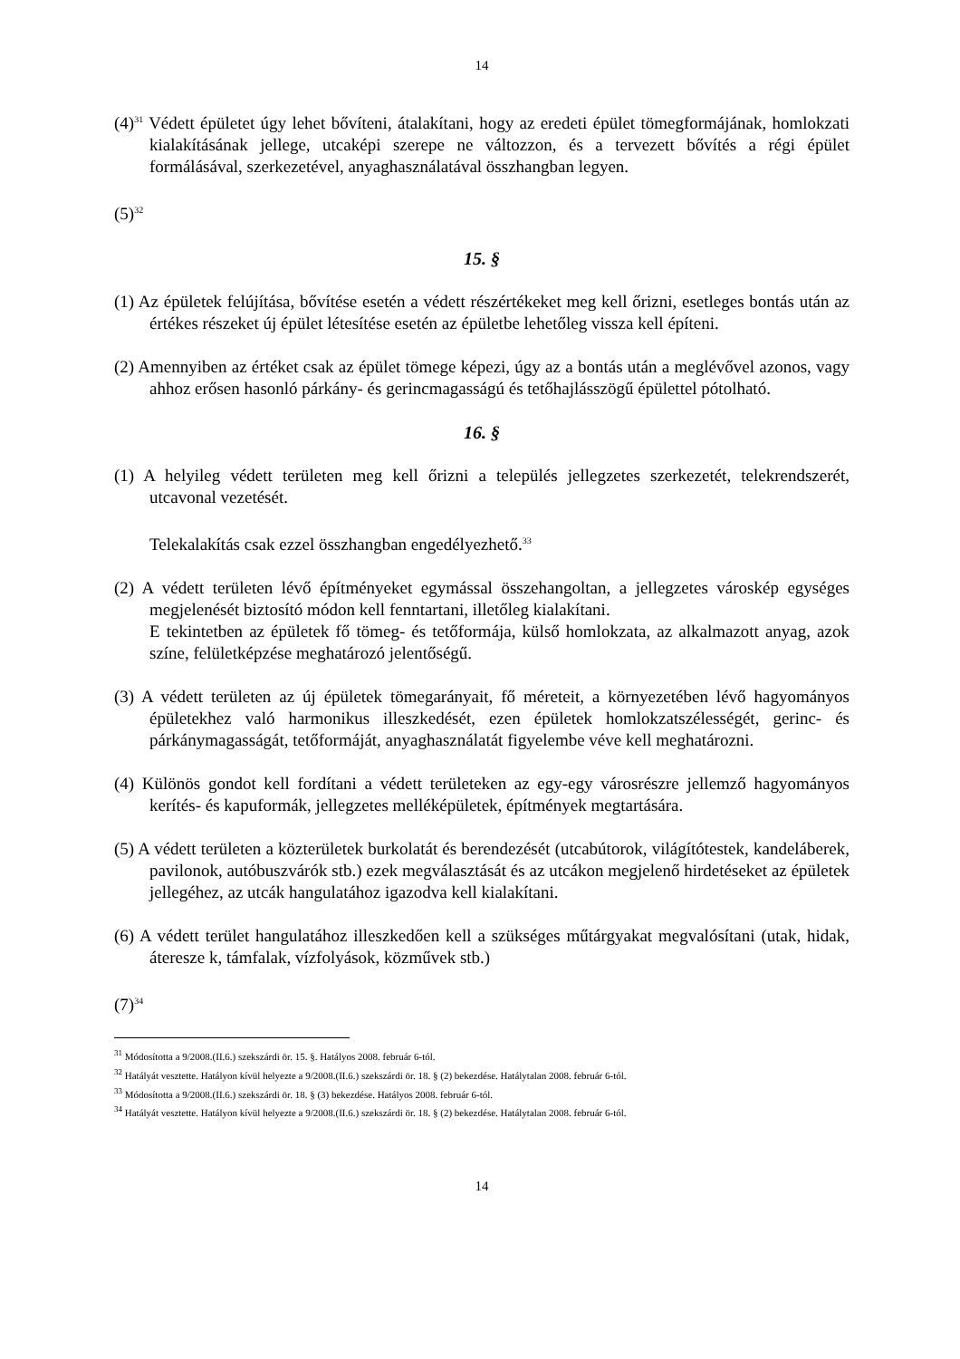14
(4)<sup>31</sup> Védett épületet úgy lehet bővíteni, átalakítani, hogy az eredeti épület tömegformájának, homlokzati kialakításának jellege, utcaképi szerepe ne változzon, és a tervezett bővítés a régi épület formálásával, szerkezetével, anyaghasználatával összhangban legyen.
(5)<sup>32</sup>
15. §
(1) Az épületek felújítása, bővítése esetén a védett részértékeket meg kell őrizni, esetleges bontás után az értékes részeket új épület létesítése esetén az épületbe lehetőleg vissza kell építeni.
(2) Amennyiben az értéket csak az épület tömege képezi, úgy az a bontás után a meglévővel azonos, vagy ahhoz erősen hasonló párkány- és gerincmagasságú és tetőhajlásszögű épülettel pótolható.
16. §
(1) A helyileg védett területen meg kell őrizni a település jellegzetes szerkezetét, telekrendszerét, utcavonal vezetését.
Telekalakítás csak ezzel összhangban engedélyezhető.<sup>33</sup>
(2) A védett területen lévő építményeket egymással összehangoltan, a jellegzetes városkép egységes megjelenését biztosító módon kell fenntartani, illetőleg kialakítani.
E tekintetben az épületek fő tömeg- és tetőformája, külső homlokzata, az alkalmazott anyag, azok színe, felületképzése meghatározó jelentőségű.
(3) A védett területen az új épületek tömegarányait, fő méreteit, a környezetében lévő hagyományos épületekhez való harmonikus illeszkedését, ezen épületek homlokzatszélességét, gerinc- és párkánymagasságát, tetőformáját, anyaghasználatát figyelembe véve kell meghatározni.
(4) Különös gondot kell fordítani a védett területeken az egy-egy városrészre jellemző hagyományos kerítés- és kapuformák, jellegzetes melléképületek, építmények megtartására.
(5) A védett területen a közterületek burkolatát és berendezését (utcabútorok, világítótestek, kandeláberek, pavilonok, autóbuszvárók stb.) ezek megválasztását és az utcákon megjelenő hirdetéseket az épületek jellegéhez, az utcák hangulatához igazodva kell kialakítani.
(6) A védett terület hangulatához illeszkedően kell a szükséges műtárgyakat megvalósítani (utak, hidak, áteresze k, támfalak, vízfolyások, közművek stb.)
(7)<sup>34</sup>
<sup>31</sup> Módosította a 9/2008.(II.6.) szekszárdi ör. 15. §. Hatályos 2008. február 6-tól.
<sup>32</sup> Hatályát vesztette. Hatályon kívül helyezte a 9/2008.(II.6.) szekszárdi ör. 18. § (2) bekezdése. Hatálytalan 2008. február 6-tól.
<sup>33</sup> Módosította a 9/2008.(II.6.) szekszárdi ör. 18. § (3) bekezdése. Hatályos 2008. február 6-tól.
<sup>34</sup> Hatályát vesztette. Hatályon kívül helyezte a 9/2008.(II.6.) szekszárdi ör. 18. § (2) bekezdése. Hatálytalan 2008. február 6-tól.
14